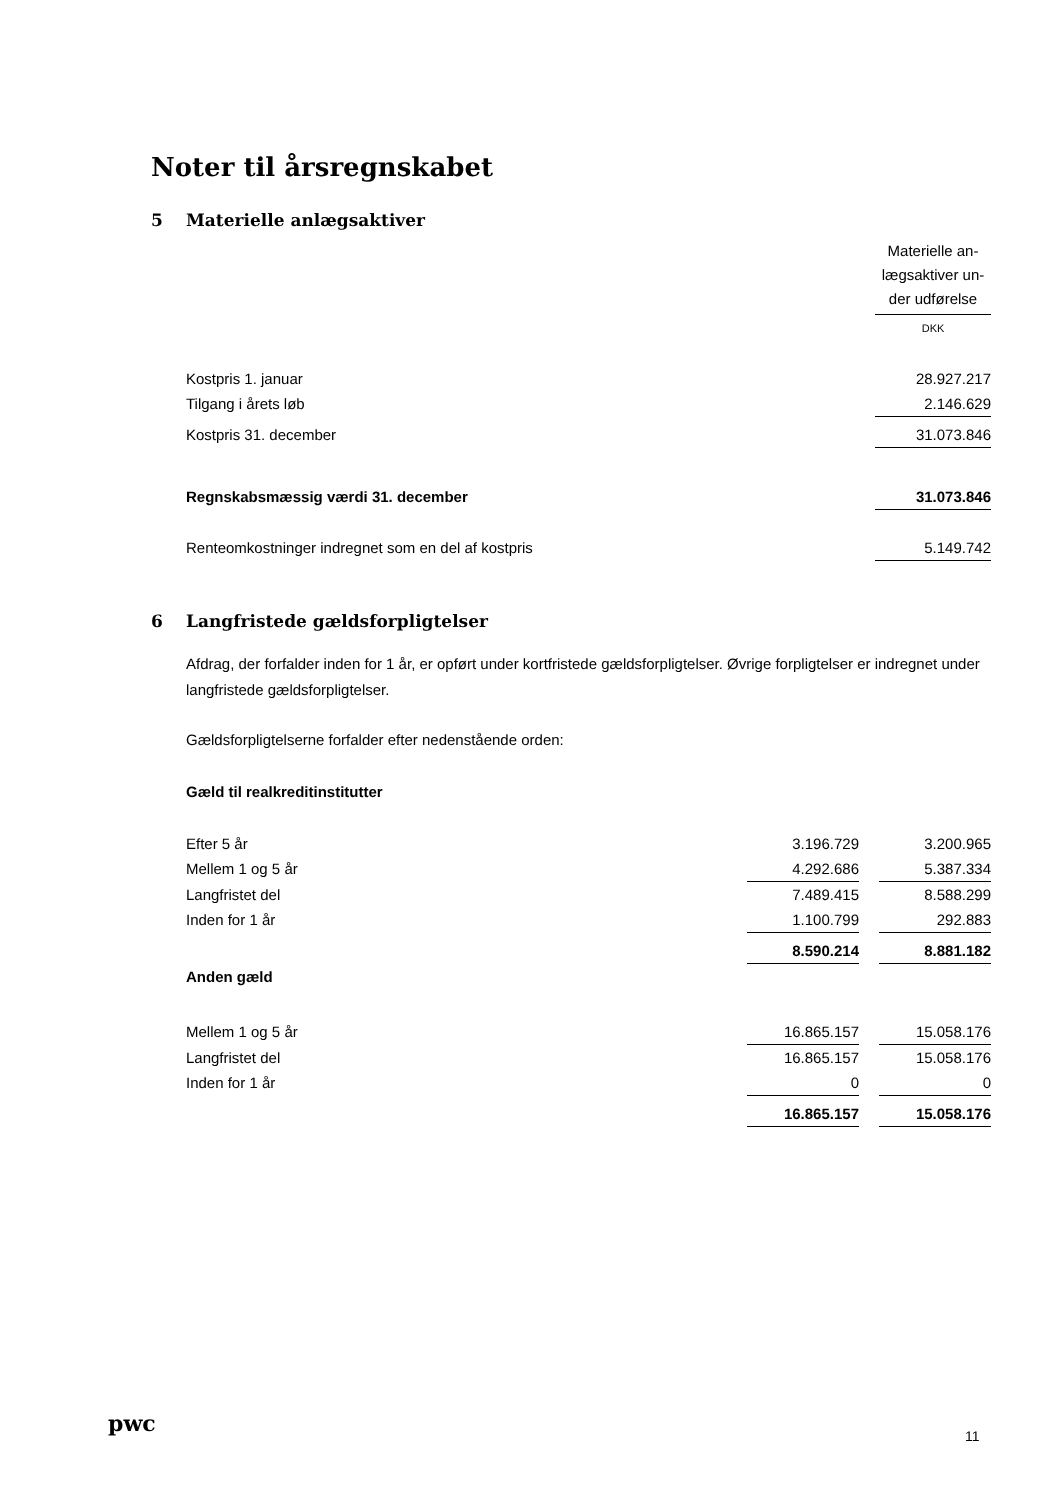Noter til årsregnskabet
5 Materielle anlægsaktiver
| | Materielle an- lægsaktiver un- der udførelse |
| | DKK |
| Kostpris 1. januar | 28.927.217 |
| Tilgang i årets løb | 2.146.629 |
| Kostpris 31. december | 31.073.846 |
| Regnskabsmæssig værdi 31. december | 31.073.846 |
| Renteomkostninger indregnet som en del af kostpris | 5.149.742 |
6 Langfristede gældsforpligtelser
Afdrag, der forfalder inden for 1 år, er opført under kortfristede gældsforpligtelser. Øvrige forpligtelser er indregnet under langfristede gældsforpligtelser.
Gældsforpligtelserne forfalder efter nedenstående orden:
Gæld til realkreditinstitutter
| Efter 5 år | 3.196.729 | | 3.200.965 |
| Mellem 1 og 5 år | 4.292.686 | | 5.387.334 |
| Langfristet del | 7.489.415 | | 8.588.299 |
| Inden for 1 år | 1.100.799 | | 292.883 |
| | 8.590.214 | | 8.881.182 |
| Anden gæld | | | |
| Mellem 1 og 5 år | 16.865.157 | | 15.058.176 |
| Langfristet del | 16.865.157 | | 15.058.176 |
| Inden for 1 år | 0 | | 0 |
| | 16.865.157 | | 15.058.176 |
pwc 11